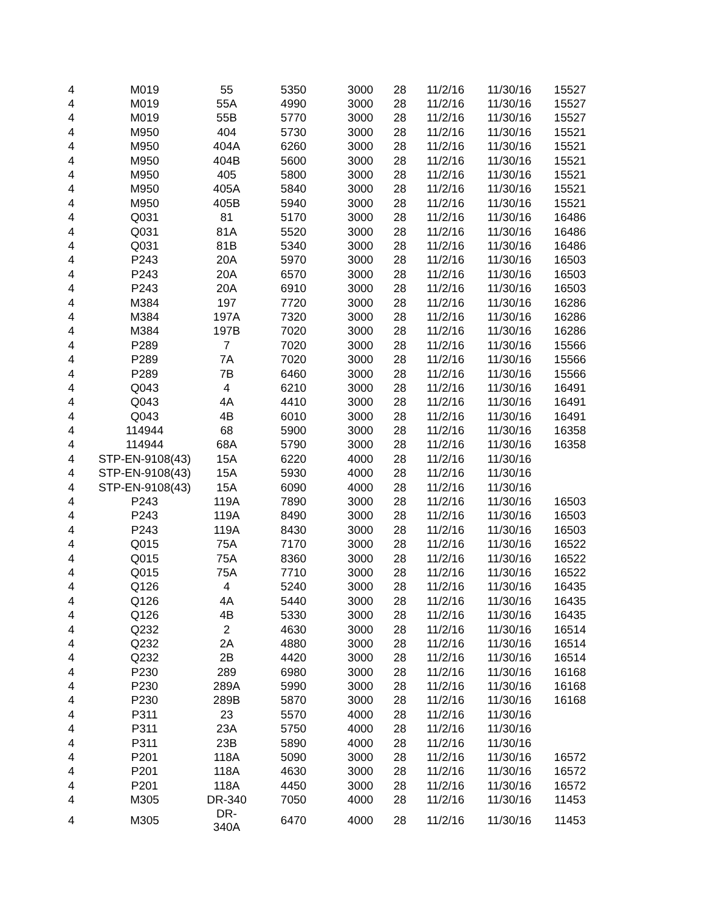| 4 | M019 | 55 | 5350 | 3000 | 28 | 11/2/16 | 11/30/16 | 15527 |
| 4 | M019 | 55A | 4990 | 3000 | 28 | 11/2/16 | 11/30/16 | 15527 |
| 4 | M019 | 55B | 5770 | 3000 | 28 | 11/2/16 | 11/30/16 | 15527 |
| 4 | M950 | 404 | 5730 | 3000 | 28 | 11/2/16 | 11/30/16 | 15521 |
| 4 | M950 | 404A | 6260 | 3000 | 28 | 11/2/16 | 11/30/16 | 15521 |
| 4 | M950 | 404B | 5600 | 3000 | 28 | 11/2/16 | 11/30/16 | 15521 |
| 4 | M950 | 405 | 5800 | 3000 | 28 | 11/2/16 | 11/30/16 | 15521 |
| 4 | M950 | 405A | 5840 | 3000 | 28 | 11/2/16 | 11/30/16 | 15521 |
| 4 | M950 | 405B | 5940 | 3000 | 28 | 11/2/16 | 11/30/16 | 15521 |
| 4 | Q031 | 81 | 5170 | 3000 | 28 | 11/2/16 | 11/30/16 | 16486 |
| 4 | Q031 | 81A | 5520 | 3000 | 28 | 11/2/16 | 11/30/16 | 16486 |
| 4 | Q031 | 81B | 5340 | 3000 | 28 | 11/2/16 | 11/30/16 | 16486 |
| 4 | P243 | 20A | 5970 | 3000 | 28 | 11/2/16 | 11/30/16 | 16503 |
| 4 | P243 | 20A | 6570 | 3000 | 28 | 11/2/16 | 11/30/16 | 16503 |
| 4 | P243 | 20A | 6910 | 3000 | 28 | 11/2/16 | 11/30/16 | 16503 |
| 4 | M384 | 197 | 7720 | 3000 | 28 | 11/2/16 | 11/30/16 | 16286 |
| 4 | M384 | 197A | 7320 | 3000 | 28 | 11/2/16 | 11/30/16 | 16286 |
| 4 | M384 | 197B | 7020 | 3000 | 28 | 11/2/16 | 11/30/16 | 16286 |
| 4 | P289 | 7 | 7020 | 3000 | 28 | 11/2/16 | 11/30/16 | 15566 |
| 4 | P289 | 7A | 7020 | 3000 | 28 | 11/2/16 | 11/30/16 | 15566 |
| 4 | P289 | 7B | 6460 | 3000 | 28 | 11/2/16 | 11/30/16 | 15566 |
| 4 | Q043 | 4 | 6210 | 3000 | 28 | 11/2/16 | 11/30/16 | 16491 |
| 4 | Q043 | 4A | 4410 | 3000 | 28 | 11/2/16 | 11/30/16 | 16491 |
| 4 | Q043 | 4B | 6010 | 3000 | 28 | 11/2/16 | 11/30/16 | 16491 |
| 4 | 114944 | 68 | 5900 | 3000 | 28 | 11/2/16 | 11/30/16 | 16358 |
| 4 | 114944 | 68A | 5790 | 3000 | 28 | 11/2/16 | 11/30/16 | 16358 |
| 4 | STP-EN-9108(43) | 15A | 6220 | 4000 | 28 | 11/2/16 | 11/30/16 | |
| 4 | STP-EN-9108(43) | 15A | 5930 | 4000 | 28 | 11/2/16 | 11/30/16 | |
| 4 | STP-EN-9108(43) | 15A | 6090 | 4000 | 28 | 11/2/16 | 11/30/16 | |
| 4 | P243 | 119A | 7890 | 3000 | 28 | 11/2/16 | 11/30/16 | 16503 |
| 4 | P243 | 119A | 8490 | 3000 | 28 | 11/2/16 | 11/30/16 | 16503 |
| 4 | P243 | 119A | 8430 | 3000 | 28 | 11/2/16 | 11/30/16 | 16503 |
| 4 | Q015 | 75A | 7170 | 3000 | 28 | 11/2/16 | 11/30/16 | 16522 |
| 4 | Q015 | 75A | 8360 | 3000 | 28 | 11/2/16 | 11/30/16 | 16522 |
| 4 | Q015 | 75A | 7710 | 3000 | 28 | 11/2/16 | 11/30/16 | 16522 |
| 4 | Q126 | 4 | 5240 | 3000 | 28 | 11/2/16 | 11/30/16 | 16435 |
| 4 | Q126 | 4A | 5440 | 3000 | 28 | 11/2/16 | 11/30/16 | 16435 |
| 4 | Q126 | 4B | 5330 | 3000 | 28 | 11/2/16 | 11/30/16 | 16435 |
| 4 | Q232 | 2 | 4630 | 3000 | 28 | 11/2/16 | 11/30/16 | 16514 |
| 4 | Q232 | 2A | 4880 | 3000 | 28 | 11/2/16 | 11/30/16 | 16514 |
| 4 | Q232 | 2B | 4420 | 3000 | 28 | 11/2/16 | 11/30/16 | 16514 |
| 4 | P230 | 289 | 6980 | 3000 | 28 | 11/2/16 | 11/30/16 | 16168 |
| 4 | P230 | 289A | 5990 | 3000 | 28 | 11/2/16 | 11/30/16 | 16168 |
| 4 | P230 | 289B | 5870 | 3000 | 28 | 11/2/16 | 11/30/16 | 16168 |
| 4 | P311 | 23 | 5570 | 4000 | 28 | 11/2/16 | 11/30/16 | |
| 4 | P311 | 23A | 5750 | 4000 | 28 | 11/2/16 | 11/30/16 | |
| 4 | P311 | 23B | 5890 | 4000 | 28 | 11/2/16 | 11/30/16 | |
| 4 | P201 | 118A | 5090 | 3000 | 28 | 11/2/16 | 11/30/16 | 16572 |
| 4 | P201 | 118A | 4630 | 3000 | 28 | 11/2/16 | 11/30/16 | 16572 |
| 4 | P201 | 118A | 4450 | 3000 | 28 | 11/2/16 | 11/30/16 | 16572 |
| 4 | M305 | DR-340 | 7050 | 4000 | 28 | 11/2/16 | 11/30/16 | 11453 |
| 4 | M305 | DR-340A | 6470 | 4000 | 28 | 11/2/16 | 11/30/16 | 11453 |